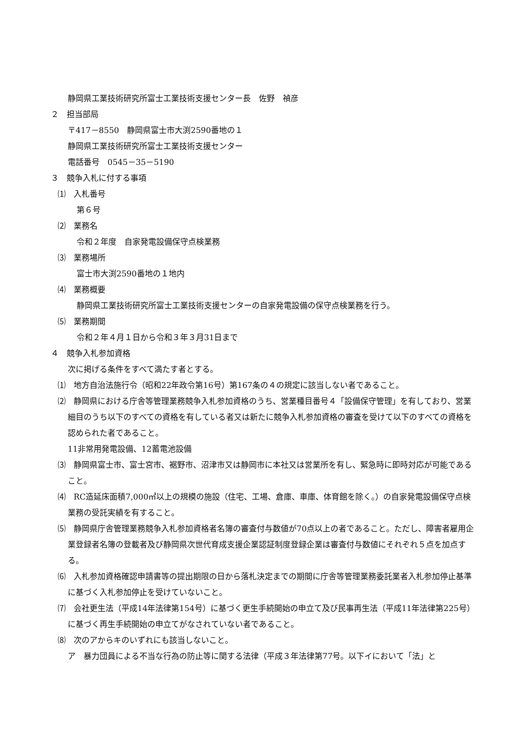静岡県工業技術研究所富士工業技術支援センター長　佐野　禎彦
２　担当部局
〒417－8550　静岡県富士市大渕2590番地の１
静岡県工業技術研究所富士工業技術支援センター
電話番号　0545－35－5190
３　競争入札に付する事項
⑴　入札番号
第６号
⑵　業務名
令和２年度　自家発電設備保守点検業務
⑶　業務場所
富士市大渕2590番地の１地内
⑷　業務概要
静岡県工業技術研究所富士工業技術支援センターの自家発電設備の保守点検業務を行う。
⑸　業務期間
令和２年４月１日から令和３年３月31日まで
４　競争入札参加資格
次に掲げる条件をすべて満たす者とする。
⑴　地方自治法施行令（昭和22年政令第16号）第167条の４の規定に該当しない者であること。
⑵　静岡県における庁舎等管理業務競争入札参加資格のうち、営業種目番号４「設備保守管理」を有しており、営業細目のうち以下のすべての資格を有している者又は新たに競争入札参加資格の審査を受けて以下のすべての資格を認められた者であること。
11非常用発電設備、12蓄電池設備
⑶　静岡県富士市、富士宮市、裾野市、沼津市又は静岡市に本社又は営業所を有し、緊急時に即時対応が可能であること。
⑷　RC造延床面積7,000㎡以上の規模の施設（住宅、工場、倉庫、車庫、体育館を除く。）の自家発電設備保守点検業務の受託実績を有すること。
⑸　静岡県庁舎管理業務競争入札参加資格者名簿の審査付与数値が70点以上の者であること。ただし、障害者雇用企業登録者名簿の登載者及び静岡県次世代育成支援企業認証制度登録企業は審査付与数値にそれぞれ５点を加点する。
⑹　入札参加資格確認申請書等の提出期限の日から落札決定までの期間に庁舎等管理業務委託業者入札参加停止基準に基づく入札参加停止を受けていないこと。
⑺　会社更生法（平成14年法律第154号）に基づく更生手続開始の申立て及び民事再生法（平成11年法律第225号）に基づく再生手続開始の申立てがなされていない者であること。
⑻　次のアからキのいずれにも該当しないこと。
ア　暴力団員による不当な行為の防止等に関する法律（平成３年法律第77号。以下イにおいて「法」と